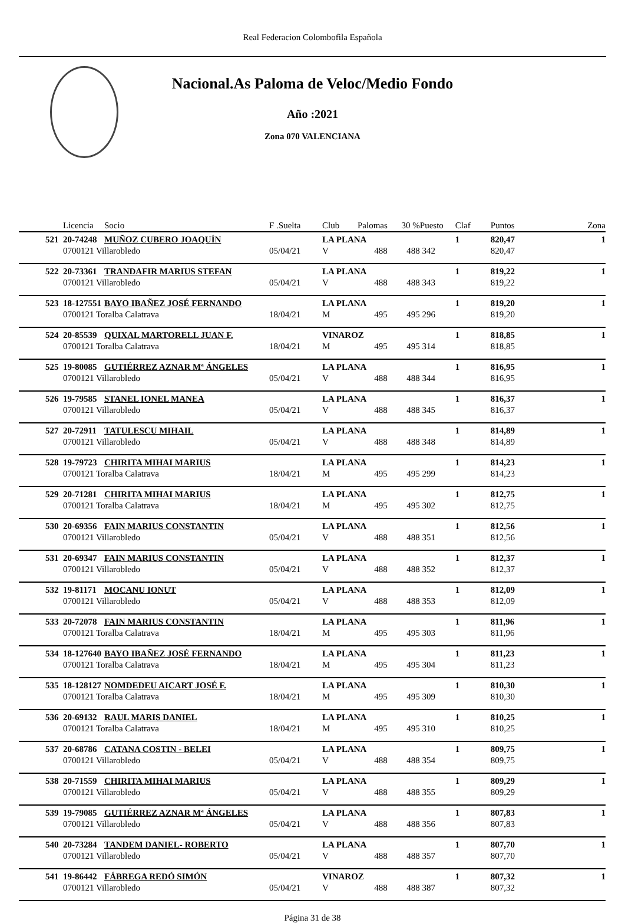Real Federacion Colombofila Española
Nacional.As Paloma de Veloc/Medio Fondo
Año :2021
Zona 070 VALENCIANA
| | Licencia | Socio | F .Suelta | Club | Palomas | 30 % | Puesto | Claf | Puntos | Zona |
| --- | --- | --- | --- | --- | --- | --- | --- | --- | --- | --- |
| 521 | 20-74248 | MUÑOZ CUBERO JOAQUÍN | | LA PLANA | | | | 1 | 820,47 | 1 |
| | 0700121 Villarobledo | | 05/04/21 | V | 488 | 488 | 342 | | 820,47 | |
| 522 | 20-73361 | TRANDAFIR MARIUS STEFAN | | LA PLANA | | | | 1 | 819,22 | 1 |
| | 0700121 Villarobledo | | 05/04/21 | V | 488 | 488 | 343 | | 819,22 | |
| 523 | 18-127551 | BAYO IBAÑEZ JOSÉ FERNANDO | | LA PLANA | | | | 1 | 819,20 | 1 |
| | 0700121 Toralba Calatrava | | 18/04/21 | M | 495 | 495 | 296 | | 819,20 | |
| 524 | 20-85539 | QUIXAL MARTORELL JUAN F. | | VINAROZ | | | | 1 | 818,85 | 1 |
| | 0700121 Toralba Calatrava | | 18/04/21 | M | 495 | 495 | 314 | | 818,85 | |
| 525 | 19-80085 | GUTIÉRREZ AZNAR Mª ÁNGELES | | LA PLANA | | | | 1 | 816,95 | 1 |
| | 0700121 Villarobledo | | 05/04/21 | V | 488 | 488 | 344 | | 816,95 | |
| 526 | 19-79585 | STANEL IONEL MANEA | | LA PLANA | | | | 1 | 816,37 | 1 |
| | 0700121 Villarobledo | | 05/04/21 | V | 488 | 488 | 345 | | 816,37 | |
| 527 | 20-72911 | TATULESCU MIHAIL | | LA PLANA | | | | 1 | 814,89 | 1 |
| | 0700121 Villarobledo | | 05/04/21 | V | 488 | 488 | 348 | | 814,89 | |
| 528 | 19-79723 | CHIRITA MIHAI MARIUS | | LA PLANA | | | | 1 | 814,23 | 1 |
| | 0700121 Toralba Calatrava | | 18/04/21 | M | 495 | 495 | 299 | | 814,23 | |
| 529 | 20-71281 | CHIRITA MIHAI MARIUS | | LA PLANA | | | | 1 | 812,75 | 1 |
| | 0700121 Toralba Calatrava | | 18/04/21 | M | 495 | 495 | 302 | | 812,75 | |
| 530 | 20-69356 | FAIN MARIUS CONSTANTIN | | LA PLANA | | | | 1 | 812,56 | 1 |
| | 0700121 Villarobledo | | 05/04/21 | V | 488 | 488 | 351 | | 812,56 | |
| 531 | 20-69347 | FAIN MARIUS CONSTANTIN | | LA PLANA | | | | 1 | 812,37 | 1 |
| | 0700121 Villarobledo | | 05/04/21 | V | 488 | 488 | 352 | | 812,37 | |
| 532 | 19-81171 | MOCANU IONUT | | LA PLANA | | | | 1 | 812,09 | 1 |
| | 0700121 Villarobledo | | 05/04/21 | V | 488 | 488 | 353 | | 812,09 | |
| 533 | 20-72078 | FAIN MARIUS CONSTANTIN | | LA PLANA | | | | 1 | 811,96 | 1 |
| | 0700121 Toralba Calatrava | | 18/04/21 | M | 495 | 495 | 303 | | 811,96 | |
| 534 | 18-127640 | BAYO IBAÑEZ JOSÉ FERNANDO | | LA PLANA | | | | 1 | 811,23 | 1 |
| | 0700121 Toralba Calatrava | | 18/04/21 | M | 495 | 495 | 304 | | 811,23 | |
| 535 | 18-128127 | NOMDEDEU AICART JOSÉ F. | | LA PLANA | | | | 1 | 810,30 | 1 |
| | 0700121 Toralba Calatrava | | 18/04/21 | M | 495 | 495 | 309 | | 810,30 | |
| 536 | 20-69132 | RAUL MARIS DANIEL | | LA PLANA | | | | 1 | 810,25 | 1 |
| | 0700121 Toralba Calatrava | | 18/04/21 | M | 495 | 495 | 310 | | 810,25 | |
| 537 | 20-68786 | CATANA COSTIN - BELEI | | LA PLANA | | | | 1 | 809,75 | 1 |
| | 0700121 Villarobledo | | 05/04/21 | V | 488 | 488 | 354 | | 809,75 | |
| 538 | 20-71559 | CHIRITA MIHAI MARIUS | | LA PLANA | | | | 1 | 809,29 | 1 |
| | 0700121 Villarobledo | | 05/04/21 | V | 488 | 488 | 355 | | 809,29 | |
| 539 | 19-79085 | GUTIÉRREZ AZNAR Mª ÁNGELES | | LA PLANA | | | | 1 | 807,83 | 1 |
| | 0700121 Villarobledo | | 05/04/21 | V | 488 | 488 | 356 | | 807,83 | |
| 540 | 20-73284 | TANDEM DANIEL- ROBERTO | | LA PLANA | | | | 1 | 807,70 | 1 |
| | 0700121 Villarobledo | | 05/04/21 | V | 488 | 488 | 357 | | 807,70 | |
| 541 | 19-86442 | FÁBREGA REDÓ SIMÓN | | VINAROZ | | | | 1 | 807,32 | 1 |
| | 0700121 Villarobledo | | 05/04/21 | V | 488 | 488 | 387 | | 807,32 | |
Página 31 de 38